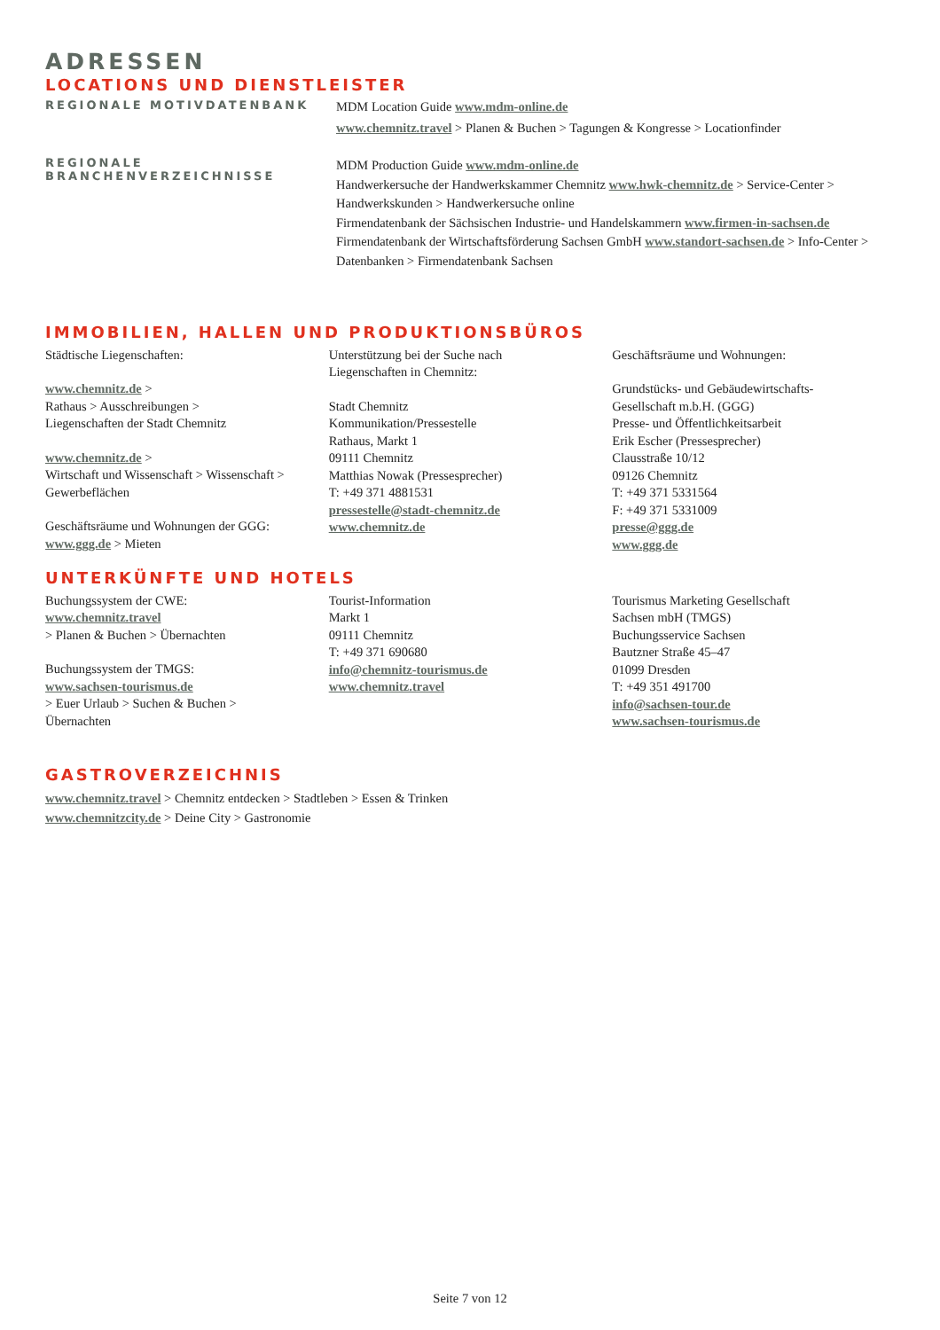ADRESSEN
LOCATIONS UND DIENSTLEISTER
REGIONALE MOTIVDATENBANK
MDM Location Guide www.mdm-online.de
www.chemnitz.travel > Planen & Buchen > Tagungen & Kongresse > Locationfinder
REGIONALE BRANCHENVERZEICHNISSE
MDM Production Guide www.mdm-online.de
Handwerkersuche der Handwerkskammer Chemnitz www.hwk-chemnitz.de > Service-Center > Handwerkskunden > Handwerkersuche online
Firmendatenbank der Sächsischen Industrie- und Handelskammern www.firmen-in-sachsen.de
Firmendatenbank der Wirtschaftsförderung Sachsen GmbH www.standort-sachsen.de > Info-Center > Datenbanken > Firmendatenbank Sachsen
IMMOBILIEN, HALLEN UND PRODUKTIONSBÜROS
Städtische Liegenschaften:
www.chemnitz.de >
Rathaus > Ausschreibungen >
Liegenschaften der Stadt Chemnitz
www.chemnitz.de >
Wirtschaft und Wissenschaft > Wissenschaft >
Gewerbeflächen
Geschäftsräume und Wohnungen der GGG:
www.ggg.de > Mieten
Unterstützung bei der Suche nach
Liegenschaften in Chemnitz:
Stadt Chemnitz
Kommunikation/Pressestelle
Rathaus, Markt 1
09111 Chemnitz
Matthias Nowak (Pressesprecher)
T: +49 371 4881531
pressestelle@stadt-chemnitz.de
www.chemnitz.de
Geschäftsräume und Wohnungen:
Grundstücks- und Gebäudewirtschafts-
Gesellschaft m.b.H. (GGG)
Presse- und Öffentlichkeitsarbeit
Erik Escher (Pressesprecher)
Clausstraße 10/12
09126 Chemnitz
T: +49 371 5331564
F: +49 371 5331009
presse@ggg.de
www.ggg.de
UNTERKÜNFTE UND HOTELS
Buchungssystem der CWE:
www.chemnitz.travel
> Planen & Buchen > Übernachten
Buchungssystem der TMGS:
www.sachsen-tourismus.de
> Euer Urlaub > Suchen & Buchen >
Übernachten
Tourist-Information
Markt 1
09111 Chemnitz
T: +49 371 690680
info@chemnitz-tourismus.de
www.chemnitz.travel
Tourismus Marketing Gesellschaft
Sachsen mbH (TMGS)
Buchungsservice Sachsen
Bautzner Straße 45–47
01099 Dresden
T: +49 351 491700
info@sachsen-tour.de
www.sachsen-tourismus.de
GASTROVERZEICHNIS
www.chemnitz.travel > Chemnitz entdecken > Stadtleben > Essen & Trinken
www.chemnitzcity.de > Deine City > Gastronomie
Seite 7 von 12